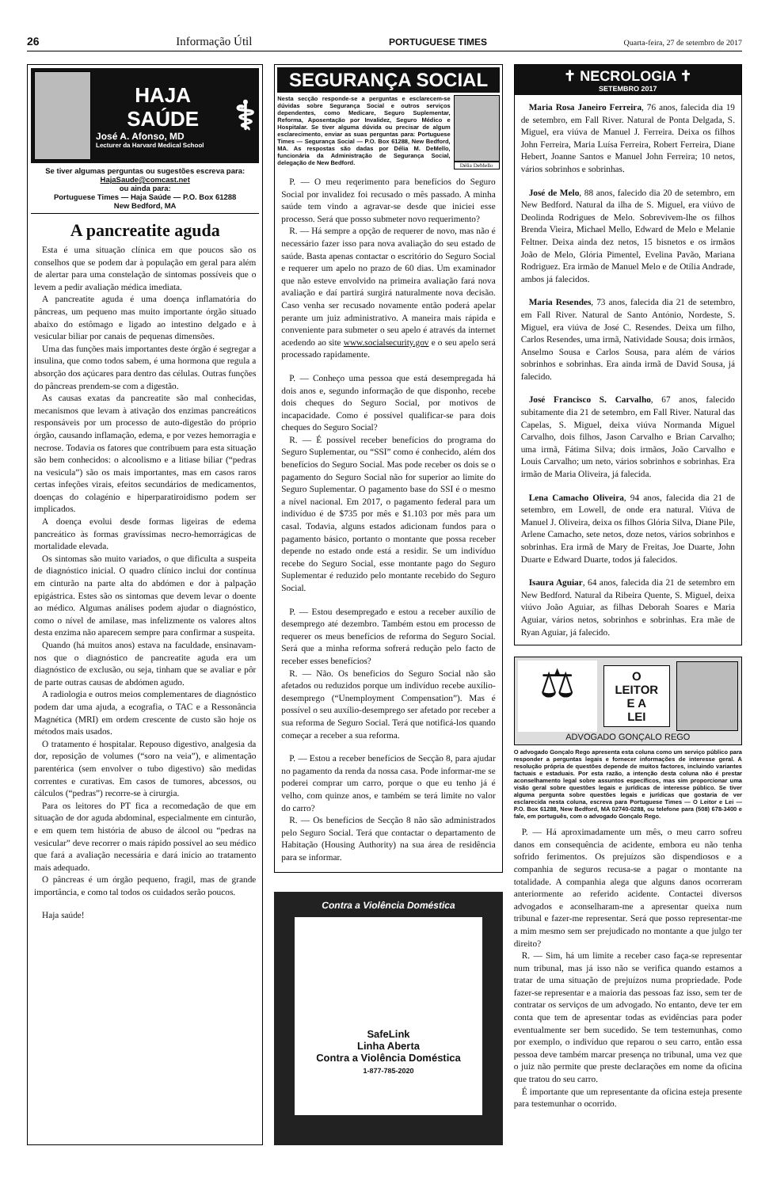26 Informação Útil PORTUGUESE TIMES Quarta-feira, 27 de setembro de 2017
HAJA
SAÚDE
José A. Afonso, MD
Lecturer da Harvard Medical School
⚕
Se tiver algumas perguntas ou sugestões escreva para:
HajaSaude@comcast.net
ou ainda para:
Portuguese Times — Haja Saúde — P.O. Box 61288
New Bedford, MA
A pancreatite aguda
Esta é uma situação clínica em que poucos são os conselhos que se podem dar à população em geral para além de alertar para uma constelação de sintomas possíveis que o levem a pedir avaliação médica imediata.
A pancreatite aguda é uma doença inflamatória do pâncreas, um pequeno mas muito importante órgão situado abaixo do estômago e ligado ao intestino delgado e à vesicular biliar por canais de pequenas dimensões.
Uma das funções mais importantes deste órgão é segregar a insulina, que como todos sabem, é uma hormona que regula a absorção dos açúcares para dentro das células. Outras funções do pâncreas prendem-se com a digestão.
As causas exatas da pancreatite são mal conhecidas, mecanismos que levam à ativação dos enzimas pancreáticos responsáveis por um processo de auto-digestão do próprio órgão, causando inflamação, edema, e por vezes hemorragia e necrose. Todavia os fatores que contribuem para esta situação são bem conhecidos: o alcoolismo e a litiase biliar (“pedras na vesicula”) são os mais importantes, mas em casos raros certas infeções virais, efeitos secundários de medicamentos, doenças do colagénio e hiperparatiroidismo podem ser implicados.
A doença evolui desde formas ligeiras de edema pancreático às formas gravíssimas necro-hemorrágicas de mortalidade elevada.
Os sintomas são muito variados, o que dificulta a suspeita de diagnóstico inicial. O quadro clínico inclui dor contínua em cinturão na parte alta do abdómen e dor à palpação epigástrica. Estes são os sintomas que devem levar o doente ao médico. Algumas análises podem ajudar o diagnóstico, como o nível de amilase, mas infelizmente os valores altos desta enzima não aparecem sempre para confirmar a suspeita.
Quando (há muitos anos) estava na faculdade, ensinavam-nos que o diagnóstico de pancreatite aguda era um diagnóstico de exclusão, ou seja, tinham que se avaliar e pôr de parte outras causas de abdómen agudo.
A radiologia e outros meios complementares de diagnóstico podem dar uma ajuda, a ecografia, o TAC e a Ressonância Magnética (MRI) em ordem crescente de custo são hoje os métodos mais usados.
O tratamento é hospitalar. Repouso digestivo, analgesia da dor, reposição de volumes (“soro na veia”), e alimentação parentérica (sem envolver o tubo digestivo) são medidas correntes e curativas. Em casos de tumores, abcessos, ou cálculos (“pedras”) recorre-se à cirurgia.
Para os leitores do PT fica a recomedação de que em situação de dor aguda abdominal, especialmente em cinturão, e em quem tem história de abuso de álcool ou “pedras na vesicular” deve recorrer o mais rápido possível ao seu médico que fará a avaliação necessária e dará início ao tratamento mais adequado.
O pâncreas é um órgão pequeno, fragil, mas de grande importância, e como tal todos os cuidados serão poucos.
Haja saúde!
SEGURANÇA SOCIAL
Nesta secção responde-se a perguntas e esclarecem-se dúvidas sobre Segurança Social e outros serviços dependentes, como Medicare, Seguro Suplementar, Reforma, Aposentação por Invalidez, Seguro Médico e Hospitalar. Se tiver alguma dúvida ou precisar de algum esclarecimento, enviar as suas perguntas para: Portuguese Times — Segurança Social — P.O. Box 61288, New Bedford, MA. As respostas são dadas por Délia M. DeMello, funcionária da Administração de Segurança Social, delegação de New Bedford.
Délia DeMello
P. — O meu reqerimento para benefícios do Seguro Social por invalidez foi recusado o mês passado. A minha saúde tem vindo a agravar-se desde que iniciei esse processo. Será que posso submeter novo requerimento?
R. — Há sempre a opção de requerer de novo, mas não é necessário fazer isso para nova avaliação do seu estado de saúde. Basta apenas contactar o escritório do Seguro Social e requerer um apelo no prazo de 60 dias. Um examinador que não esteve envolvido na primeira avaliação fará nova avaliação e daí partirá surgirá naturalmente nova decisão. Caso venha ser recusado novamente então poderá apelar perante um juiz administrativo. A maneira mais rápida e conveniente para submeter o seu apelo é através da internet acedendo ao site www.socialsecurity.gov e o seu apelo será processado rapidamente.
P. — Conheço uma pessoa que está desempregada há dois anos e, segundo informação de que disponho, recebe dois cheques do Seguro Social, por motivos de incapacidade. Como é possível qualificar-se para dois cheques do Seguro Social?
R. — É possível receber benefícios do programa do Seguro Suplementar, ou “SSI” como é conhecido, além dos benefícios do Seguro Social. Mas pode receber os dois se o pagamento do Seguro Social não for superior ao limite do Seguro Suplementar. O pagamento base do SSI é o mesmo a nível nacional. Em 2017, o pagamento federal para um indivíduo é de $735 por mês e $1.103 por mês para um casal. Todavia, alguns estados adicionam fundos para o pagamento básico, portanto o montante que possa receber depende no estado onde está a residir. Se um indivíduo recebe do Seguro Social, esse montante pago do Seguro Suplementar é reduzido pelo montante recebido do Seguro Social.
P. — Estou desempregado e estou a receber auxílio de desemprego até dezembro. Também estou em processo de requerer os meus benefícios de reforma do Seguro Social. Será que a minha reforma sofrerá redução pelo facto de receber esses benefícios?
R. — Não. Os beneficios do Seguro Social não são afetados ou reduzidos porque um indivíduo recebe auxílio-desemprego (“Unemployment Compensation”). Mas é possível o seu auxílio-desemprego ser afetado por receber a sua reforma de Seguro Social. Terá que notificá-los quando começar a receber a sua reforma.
P. — Estou a receber benefícios de Secção 8, para ajudar no pagamento da renda da nossa casa. Pode informar-me se poderei comprar um carro, porque o que eu tenho já é velho, com quinze anos, e também se terá limite no valor do carro?
R. — Os benefícios de Secção 8 não são administrados pelo Seguro Social. Terá que contactar o departamento de Habitação (Housing Authority) na sua área de residência para se informar.
Contra a Violência Doméstica
SafeLink
Linha Aberta
Contra a Violência Doméstica
1-877-785-2020
✝ NECROLOGIA ✝
SETEMBRO 2017
Maria Rosa Janeiro Ferreira, 76 anos, falecida dia 19 de setembro, em Fall River. Natural de Ponta Delgada, S. Miguel, era viúva de Manuel J. Ferreira. Deixa os filhos John Ferreira, Maria Luísa Ferreira, Robert Ferreira, Diane Hebert, Joanne Santos e Manuel John Ferreira; 10 netos, vários sobrinhos e sobrinhas.
José de Melo, 88 anos, falecido dia 20 de setembro, em New Bedford. Natural da ilha de S. Miguel, era viúvo de Deolinda Rodrigues de Melo. Sobrevivem-lhe os filhos Brenda Vieira, Michael Mello, Edward de Melo e Melanie Feltner. Deixa ainda dez netos, 15 bisnetos e os irmãos João de Melo, Glória Pimentel, Evelina Pavão, Mariana Rodriguez. Era irmão de Manuel Melo e de Otília Andrade, ambos já falecidos.
Maria Resendes, 73 anos, falecida dia 21 de setembro, em Fall River. Natural de Santo António, Nordeste, S. Miguel, era viúva de José C. Resendes. Deixa um filho, Carlos Resendes, uma irmã, Natividade Sousa; dois irmãos, Anselmo Sousa e Carlos Sousa, para além de vários sobrinhos e sobrinhas. Era ainda irmã de David Sousa, já falecido.
José Francisco S. Carvalho, 67 anos, falecido subitamente dia 21 de setembro, em Fall River. Natural das Capelas, S. Miguel, deixa viúva Normanda Miguel Carvalho, dois filhos, Jason Carvalho e Brian Carvalho; uma irmã, Fátima Silva; dois irmãos, João Carvalho e Louis Carvalho; um neto, vários sobrinhos e sobrinhas. Era irmão de Maria Oliveira, já falecida.
Lena Camacho Oliveira, 94 anos, falecida dia 21 de setembro, em Lowell, de onde era natural. Viúva de Manuel J. Oliveira, deixa os filhos Glória Silva, Diane Pile, Arlene Camacho, sete netos, doze netos, vários sobrinhos e sobrinhas. Era irmã de Mary de Freitas, Joe Duarte, John Duarte e Edward Duarte, todos já falecidos.
Isaura Aguiar, 64 anos, falecida dia 21 de setembro em New Bedford. Natural da Ribeira Quente, S. Miguel, deixa viúvo João Aguiar, as filhas Deborah Soares e Maria Aguiar, vários netos, sobrinhos e sobrinhas. Era mãe de Ryan Aguiar, já falecido.
⚖
O
LEITOR
E A
LEI
ADVOGADO GONÇALO REGO
O advogado Gonçalo Rego apresenta esta coluna como um serviço público para responder a perguntas legais e fornecer informações de interesse geral. A resolução própria de questões depende de muitos factores, incluindo variantes factuais e estaduais. Por esta razão, a intenção desta coluna não é prestar aconselhamento legal sobre assuntos específicos, mas sim proporcionar uma visão geral sobre questões legais e jurídicas de interesse público. Se tiver alguma pergunta sobre questões legais e jurídicas que gostaria de ver esclarecida nesta coluna, escreva para Portuguese Times — O Leitor e Lei — P.O. Box 61288, New Bedford, MA 02740-0288, ou telefone para (508) 678-3400 e fale, em português, com o advogado Gonçalo Rego.
P. — Há aproximadamente um mês, o meu carro sofreu danos em consequência de acidente, embora eu não tenha sofrido ferimentos. Os prejuízos são dispendiosos e a companhia de seguros recusa-se a pagar o montante na totalidade. A companhia alega que alguns danos ocorreram anteriormente ao referido acidente. Contactei diversos advogados e aconselharam-me a apresentar queixa num tribunal e fazer-me representar. Será que posso representar-me a mim mesmo sem ser prejudicado no montante a que julgo ter direito?
R. — Sim, há um limite a receber caso faça-se representar num tribunal, mas já isso não se verifica quando estamos a tratar de uma situação de prejuízos numa propriedade. Pode fazer-se representar e a maioria das pessoas faz isso, sem ter de contratar os serviços de um advogado. No entanto, deve ter em conta que tem de apresentar todas as evidências para poder eventualmente ser bem sucedido. Se tem testemunhas, como por exemplo, o indivíduo que reparou o seu carro, então essa pessoa deve também marcar presença no tribunal, uma vez que o juiz não permite que preste declarações em nome da oficina que tratou do seu carro.
É importante que um representante da oficina esteja presente para testemunhar o ocorrido.